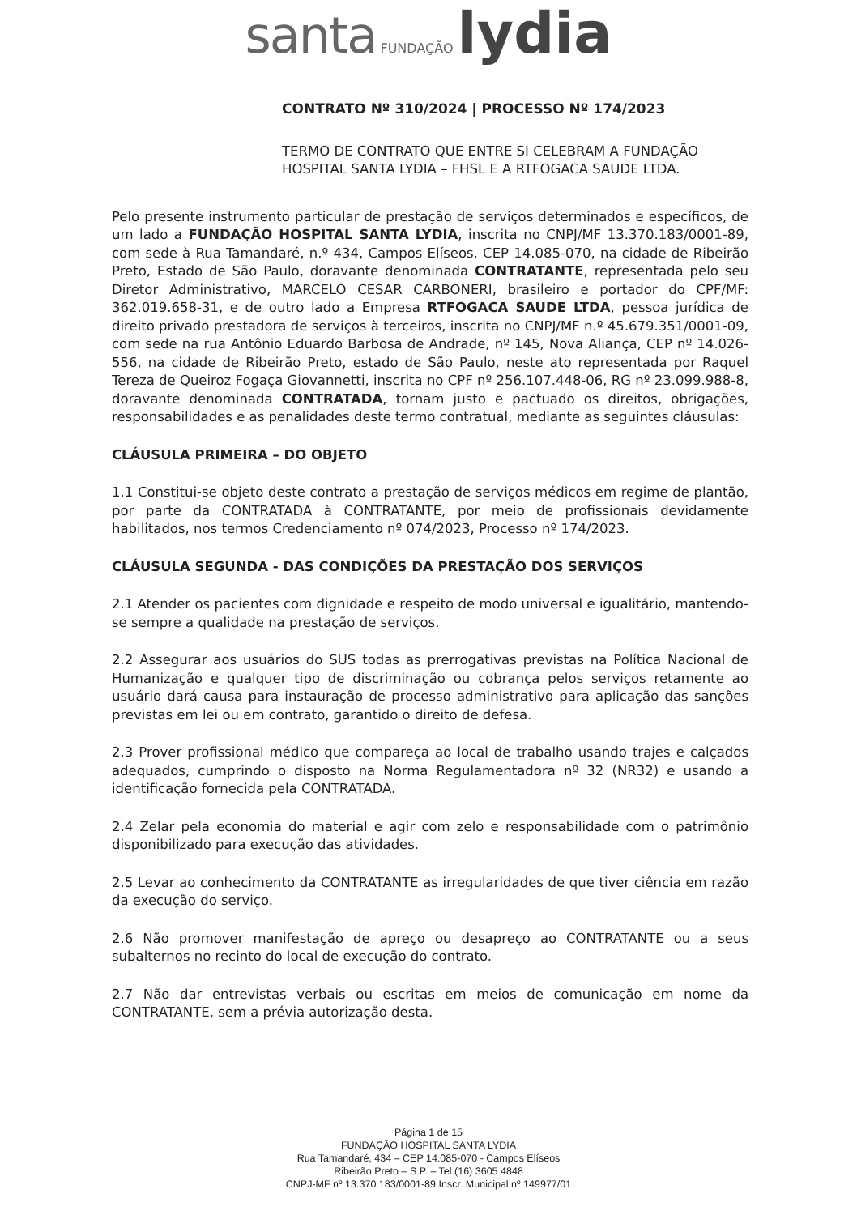santa FUNDAÇÃO lydia
CONTRATO Nº 310/2024 | PROCESSO Nº 174/2023
TERMO DE CONTRATO QUE ENTRE SI CELEBRAM A FUNDAÇÃO HOSPITAL SANTA LYDIA – FHSL E A RTFOGACA SAUDE LTDA.
Pelo presente instrumento particular de prestação de serviços determinados e específicos, de um lado a FUNDAÇÃO HOSPITAL SANTA LYDIA, inscrita no CNPJ/MF 13.370.183/0001-89, com sede à Rua Tamandaré, n.º 434, Campos Elíseos, CEP 14.085-070, na cidade de Ribeirão Preto, Estado de São Paulo, doravante denominada CONTRATANTE, representada pelo seu Diretor Administrativo, MARCELO CESAR CARBONERI, brasileiro e portador do CPF/MF: 362.019.658-31, e de outro lado a Empresa RTFOGACA SAUDE LTDA, pessoa jurídica de direito privado prestadora de serviços à terceiros, inscrita no CNPJ/MF n.º 45.679.351/0001-09, com sede na rua Antônio Eduardo Barbosa de Andrade, nº 145, Nova Aliança, CEP nº 14.026-556, na cidade de Ribeirão Preto, estado de São Paulo, neste ato representada por Raquel Tereza de Queiroz Fogaça Giovannetti, inscrita no CPF nº 256.107.448-06, RG nº 23.099.988-8, doravante denominada CONTRATADA, tornam justo e pactuado os direitos, obrigações, responsabilidades e as penalidades deste termo contratual, mediante as seguintes cláusulas:
CLÁUSULA PRIMEIRA – DO OBJETO
1.1 Constitui-se objeto deste contrato a prestação de serviços médicos em regime de plantão, por parte da CONTRATADA à CONTRATANTE, por meio de profissionais devidamente habilitados, nos termos Credenciamento nº 074/2023, Processo nº 174/2023.
CLÁUSULA SEGUNDA - DAS CONDIÇÕES DA PRESTAÇÃO DOS SERVIÇOS
2.1 Atender os pacientes com dignidade e respeito de modo universal e igualitário, mantendo-se sempre a qualidade na prestação de serviços.
2.2 Assegurar aos usuários do SUS todas as prerrogativas previstas na Política Nacional de Humanização e qualquer tipo de discriminação ou cobrança pelos serviços retamente ao usuário dará causa para instauração de processo administrativo para aplicação das sanções previstas em lei ou em contrato, garantido o direito de defesa.
2.3 Prover profissional médico que compareça ao local de trabalho usando trajes e calçados adequados, cumprindo o disposto na Norma Regulamentadora nº 32 (NR32) e usando a identificação fornecida pela CONTRATADA.
2.4 Zelar pela economia do material e agir com zelo e responsabilidade com o patrimônio disponibilizado para execução das atividades.
2.5 Levar ao conhecimento da CONTRATANTE as irregularidades de que tiver ciência em razão da execução do serviço.
2.6 Não promover manifestação de apreço ou desapreço ao CONTRATANTE ou a seus subalternos no recinto do local de execução do contrato.
2.7 Não dar entrevistas verbais ou escritas em meios de comunicação em nome da CONTRATANTE, sem a prévia autorização desta.
Página 1 de 15
FUNDAÇÃO HOSPITAL SANTA LYDIA
Rua Tamandaré, 434 – CEP 14.085-070 - Campos Elíseos
Ribeirão Preto – S.P. – Tel.(16) 3605 4848
CNPJ-MF nº 13.370.183/0001-89 Inscr. Municipal nº 149977/01